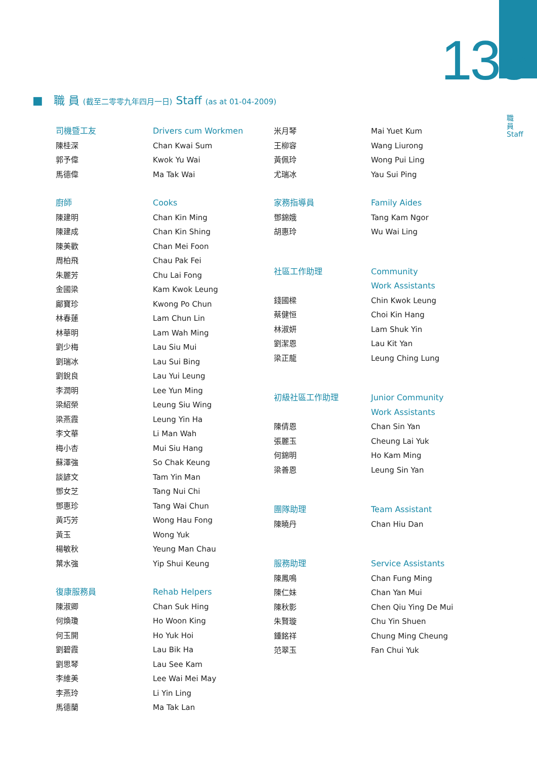135
職員 Staff
■ 職 員 (截至二零零九年四月一日) Staff (as at 01-04-2009)
司機暨工友
陳桂深
郭予偉
馬德偉
Drivers cum Workmen
Chan Kwai Sum
Kwok Yu Wai
Ma Tak Wai
廚師
陳建明
陳建成
陳美歡
周柏飛
朱麗芳
金國梁
鄺寶珍
林春蓮
林華明
劉少梅
劉瑞冰
劉銳良
李潤明
梁紹榮
梁燕霞
李文華
梅小杏
蘇澤強
談諺文
鄧女芝
鄧惠珍
黃巧芳
黃玉
楊敏秋
葉水強
Cooks
Chan Kin Ming
Chan Kin Shing
Chan Mei Foon
Chau Pak Fei
Chu Lai Fong
Kam Kwok Leung
Kwong Po Chun
Lam Chun Lin
Lam Wah Ming
Lau Siu Mui
Lau Sui Bing
Lau Yui Leung
Lee Yun Ming
Leung Siu Wing
Leung Yin Ha
Li Man Wah
Mui Siu Hang
So Chak Keung
Tam Yin Man
Tang Nui Chi
Tang Wai Chun
Wong Hau Fong
Wong Yuk
Yeung Man Chau
Yip Shui Keung
復康服務員
陳淑卿
何煥瓊
何玉開
劉碧霞
劉思琴
李維美
李燕玲
馬德蘭
Rehab Helpers
Chan Suk Hing
Ho Woon King
Ho Yuk Hoi
Lau Bik Ha
Lau See Kam
Lee Wai Mei May
Li Yin Ling
Ma Tak Lan
米月琴
王柳容
黃佩玲
尤瑞冰
Mai Yuet Kum
Wang Liurong
Wong Pui Ling
Yau Sui Ping
家務指導員
鄧錦娥
胡惠玲
Family Aides
Tang Kam Ngor
Wu Wai Ling
社區工作助理
錢國樑
蔡健恒
林淑妍
劉潔恩
梁正龍
Community
Work Assistants
Chin Kwok Leung
Choi Kin Hang
Lam Shuk Yin
Lau Kit Yan
Leung Ching Lung
初級社區工作助理
陳倩恩
張麗玉
何錦明
梁善恩
Junior Community
Work Assistants
Chan Sin Yan
Cheung Lai Yuk
Ho Kam Ming
Leung Sin Yan
團隊助理
陳曉丹
Team Assistant
Chan Hiu Dan
服務助理
陳鳳鳴
陳仁妹
陳秋影
朱賢璇
鍾銘祥
范翠玉
Service Assistants
Chan Fung Ming
Chan Yan Mui
Chen Qiu Ying De Mui
Chu Yin Shuen
Chung Ming Cheung
Fan Chui Yuk